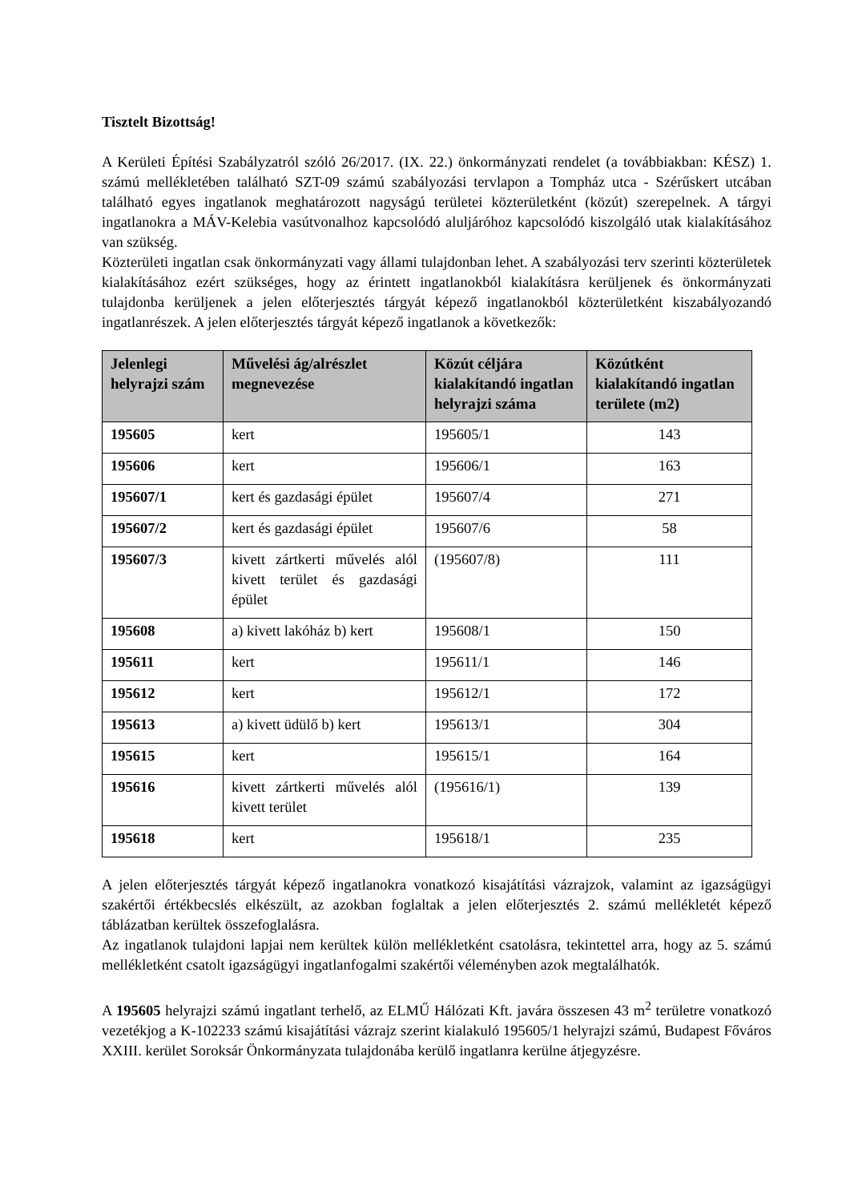Tisztelt Bizottság!
A Kerületi Építési Szabályzatról szóló 26/2017. (IX. 22.) önkormányzati rendelet (a továbbiakban: KÉSZ) 1. számú mellékletében található SZT-09 számú szabályozási tervlapon a Tompház utca - Szérűskert utcában található egyes ingatlanok meghatározott nagyságú területei közterületként (közút) szerepelnek. A tárgyi ingatlanokra a MÁV-Kelebia vasútvonalhoz kapcsolódó aluljáróhoz kapcsolódó kiszolgáló utak kialakításához van szükség.
Közterületi ingatlan csak önkormányzati vagy állami tulajdonban lehet. A szabályozási terv szerinti közterületek kialakításához ezért szükséges, hogy az érintett ingatlanokból kialakításra kerüljenek és önkormányzati tulajdonba kerüljenek a jelen előterjesztés tárgyát képező ingatlanokból közterületként kiszabályozandó ingatlanrészek. A jelen előterjesztés tárgyát képező ingatlanok a következők:
| Jelenlegi helyrajzi szám | Művelési ág/alrészlet megnevezése | Közút céljára kialakítandó ingatlan helyrajzi száma | Közútként kialakítandó ingatlan területe (m2) |
| --- | --- | --- | --- |
| 195605 | kert | 195605/1 | 143 |
| 195606 | kert | 195606/1 | 163 |
| 195607/1 | kert és gazdasági épület | 195607/4 | 271 |
| 195607/2 | kert és gazdasági épület | 195607/6 | 58 |
| 195607/3 | kivett zártkerti művelés alól kivett terület és gazdasági épület | (195607/8) | 111 |
| 195608 | a) kivett lakóház b) kert | 195608/1 | 150 |
| 195611 | kert | 195611/1 | 146 |
| 195612 | kert | 195612/1 | 172 |
| 195613 | a) kivett üdülő b) kert | 195613/1 | 304 |
| 195615 | kert | 195615/1 | 164 |
| 195616 | kivett zártkerti művelés alól kivett terület | (195616/1) | 139 |
| 195618 | kert | 195618/1 | 235 |
A jelen előterjesztés tárgyát képező ingatlanokra vonatkozó kisajátítási vázrajzok, valamint az igazságügyi szakértői értékbecslés elkészült, az azokban foglaltak a jelen előterjesztés 2. számú mellékletét képező táblázatban kerültek összefoglalásra.
Az ingatlanok tulajdoni lapjai nem kerültek külön mellékletként csatolásra, tekintettel arra, hogy az 5. számú mellékletként csatolt igazságügyi ingatlanfogalmi szakértői véleményben azok megtalálhatók.
A 195605 helyrajzi számú ingatlant terhelő, az ELMŰ Hálózati Kft. javára összesen 43 m<sup>2</sup> területre vonatkozó vezetékjog a K-102233 számú kisajátítási vázrajz szerint kialakuló 195605/1 helyrajzi számú, Budapest Főváros XXIII. kerület Soroksár Önkormányzata tulajdonába kerülő ingatlanra kerülne átjegyzésre.